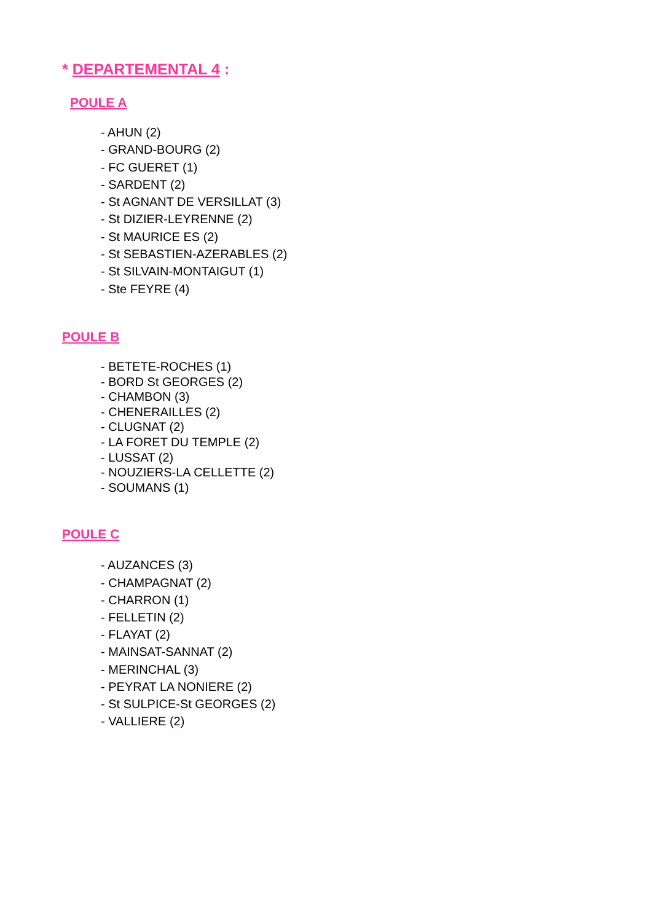* DEPARTEMENTAL 4 :
POULE A
- AHUN (2)
- GRAND-BOURG (2)
- FC GUERET (1)
- SARDENT (2)
- St AGNANT DE VERSILLAT (3)
- St DIZIER-LEYRENNE (2)
- St MAURICE ES (2)
- St SEBASTIEN-AZERABLES (2)
- St SILVAIN-MONTAIGUT (1)
- Ste FEYRE (4)
POULE B
- BETETE-ROCHES (1)
- BORD St GEORGES (2)
- CHAMBON (3)
- CHENERAILLES (2)
- CLUGNAT (2)
- LA FORET DU TEMPLE (2)
- LUSSAT (2)
- NOUZIERS-LA CELLETTE (2)
- SOUMANS (1)
POULE C
- AUZANCES (3)
- CHAMPAGNAT (2)
- CHARRON (1)
- FELLETIN (2)
- FLAYAT (2)
- MAINSAT-SANNAT (2)
- MERINCHAL (3)
- PEYRAT LA NONIERE (2)
- St SULPICE-St GEORGES (2)
- VALLIERE (2)